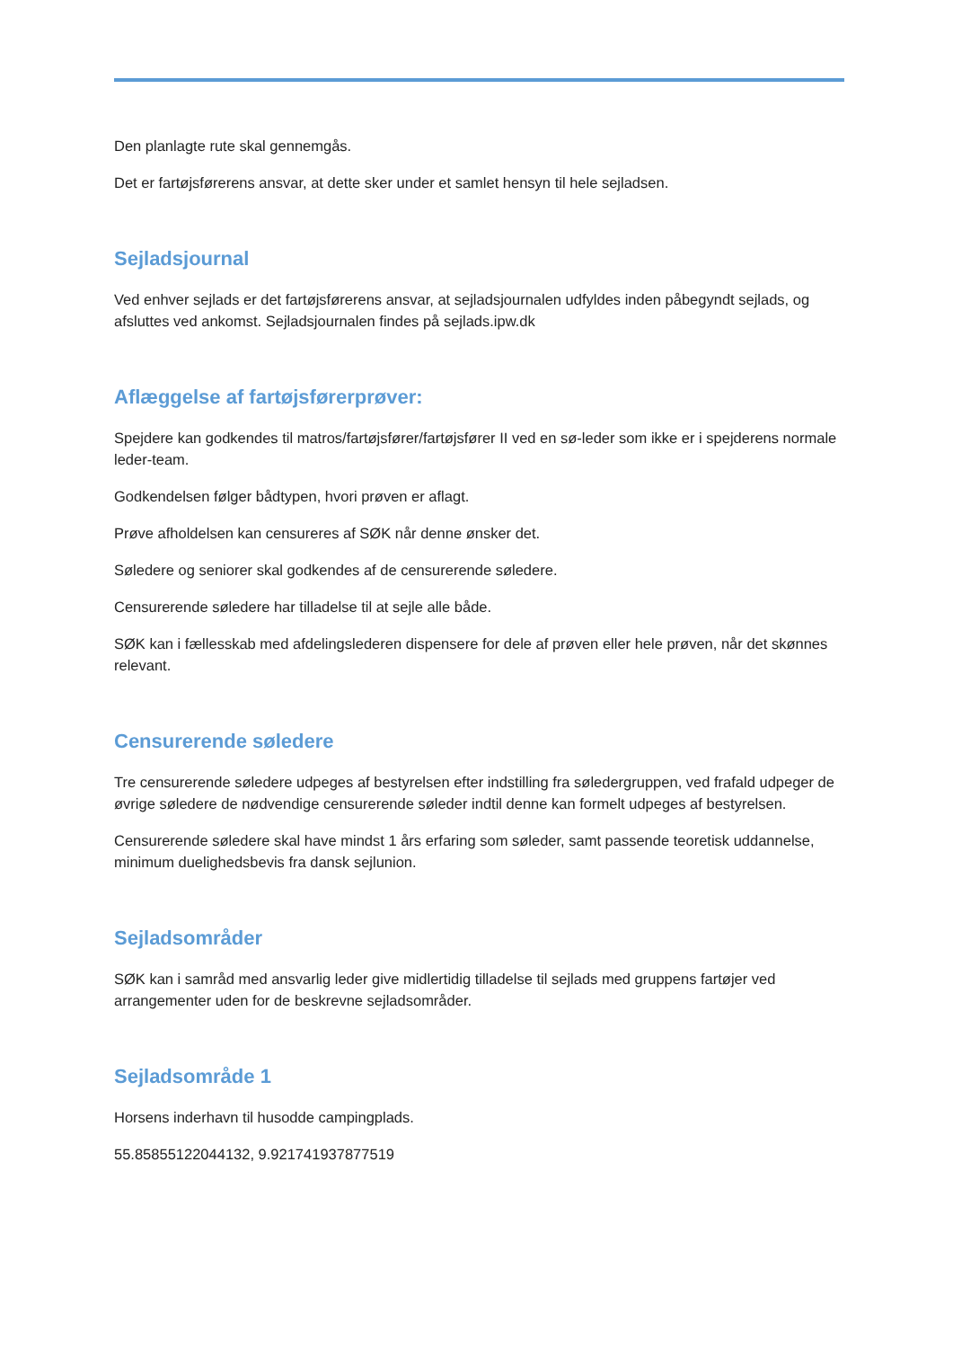Den planlagte rute skal gennemgås.
Det er fartøjsførerens ansvar, at dette sker under et samlet hensyn til hele sejladsen.
Sejladsjournal
Ved enhver sejlads er det fartøjsførerens ansvar, at sejladsjournalen udfyldes inden påbegyndt sejlads, og afsluttes ved ankomst. Sejladsjournalen findes på sejlads.ipw.dk
Aflæggelse af fartøjsførerprøver:
Spejdere kan godkendes til matros/fartøjsfører/fartøjsfører II ved en sø-leder som ikke er i spejderens normale leder-team.
Godkendelsen følger bådtypen, hvori prøven er aflagt.
Prøve afholdelsen kan censureres af SØK når denne ønsker det.
Søledere og seniorer skal godkendes af de censurerende søledere.
Censurerende søledere har tilladelse til at sejle alle både.
SØK kan i fællesskab med afdelingslederen dispensere for dele af prøven eller hele prøven, når det skønnes relevant.
Censurerende søledere
Tre censurerende søledere udpeges af bestyrelsen efter indstilling fra sølederg­ruppen, ved frafald udpeger de øvrige søledere de nødvendige censurerende søleder indtil denne kan formelt udpeges af bestyrelsen.
Censurerende søledere skal have mindst 1 års erfaring som søleder, samt passende teoretisk uddannelse, minimum duelighedsbevis fra dansk sejlunion.
Sejladsområder
SØK kan i samråd med ansvarlig leder give midlertidig tilladelse til sejlads med gruppens fartøjer ved arrangementer uden for de beskrevne sejladsområder.
Sejladsområde 1
Horsens inderhavn til husodde campingplads.
55.85855122044132, 9.921741937877519